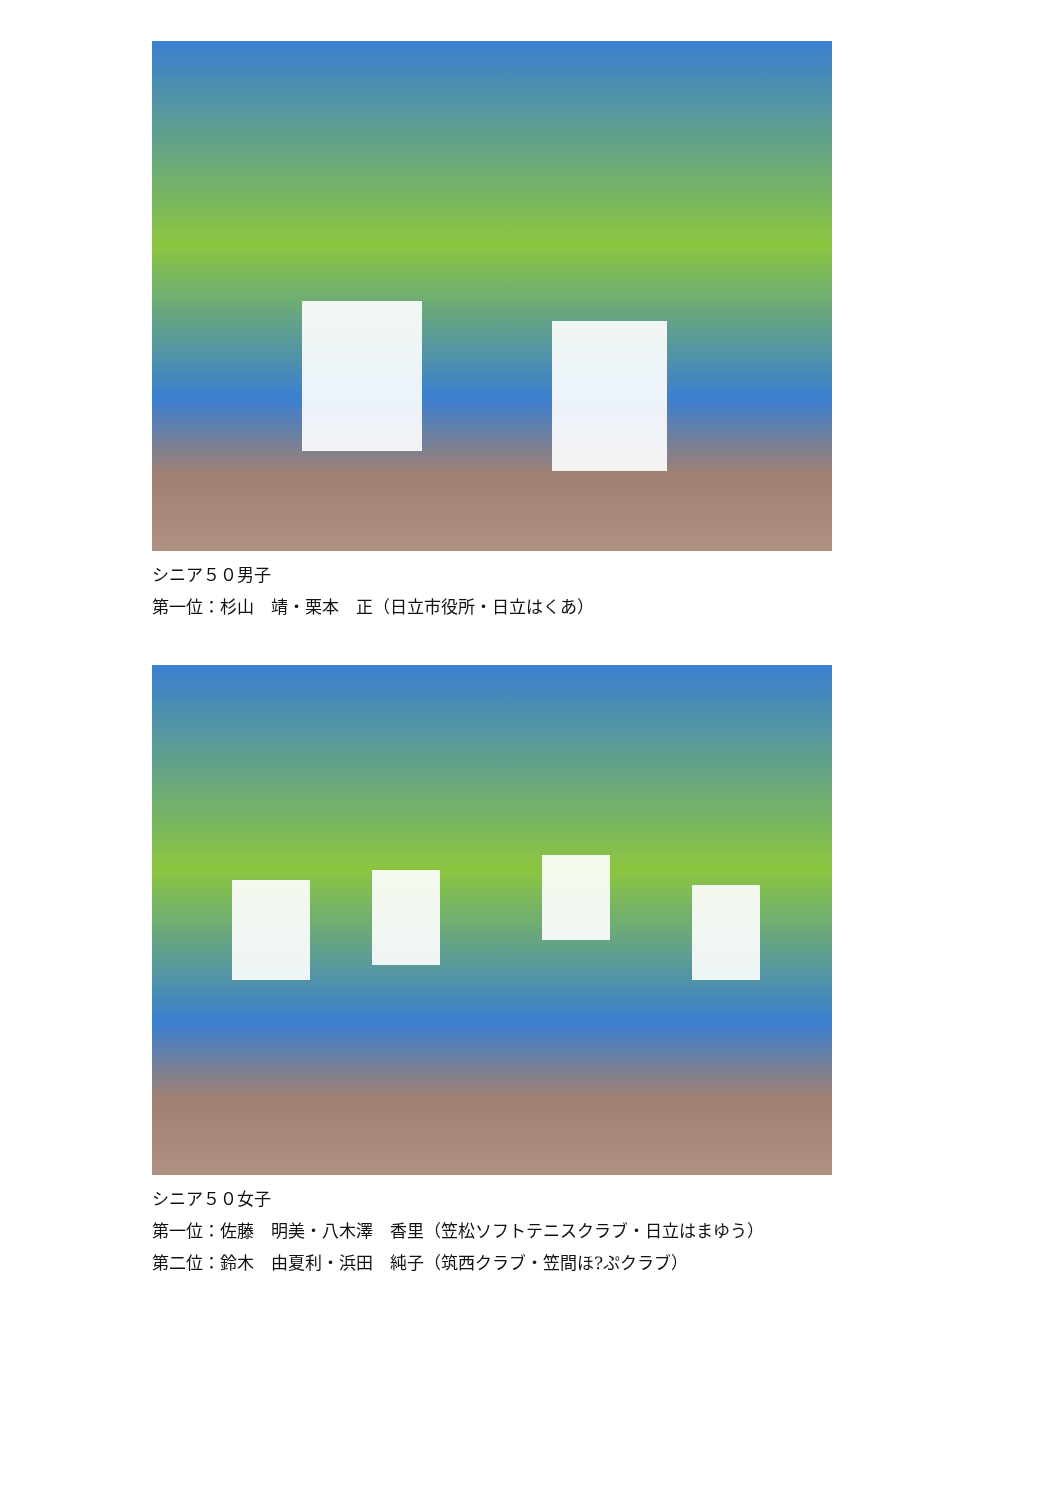シニア５０男子
第一位：杉山　靖・栗本　正（日立市役所・日立はくあ）
シニア５０女子
第一位：佐藤　明美・八木澤　香里（笠松ソフトテニスクラブ・日立はまゆう）
第二位：鈴木　由夏利・浜田　純子（筑西クラブ・笠間ほ?ぷクラブ）